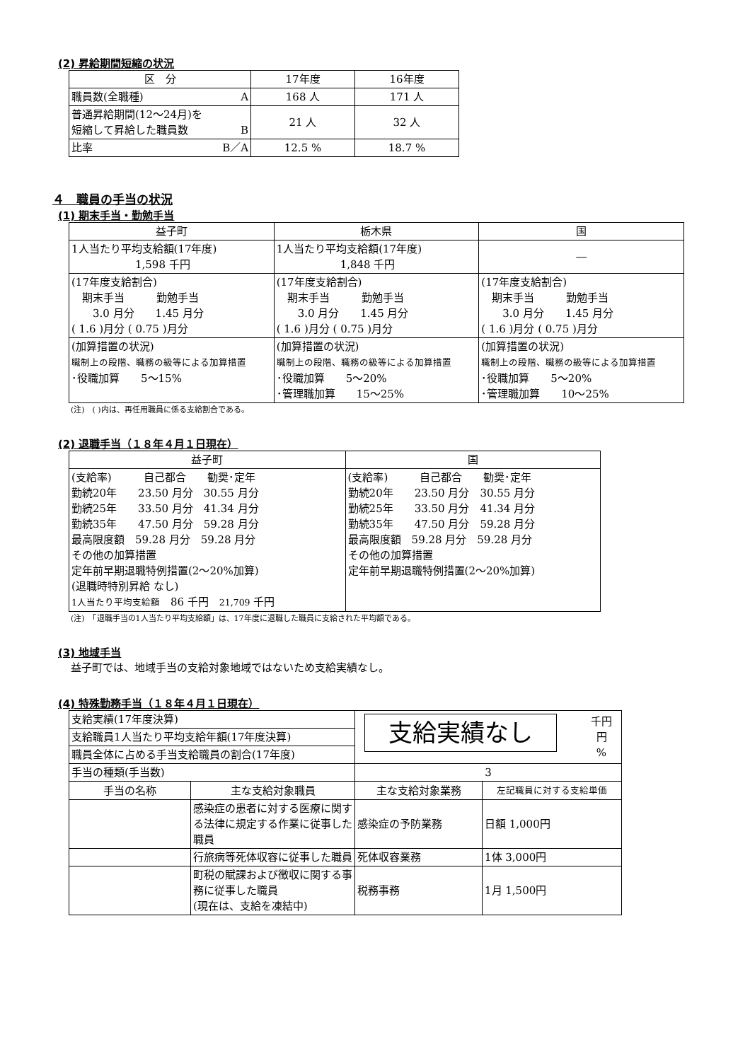(2) 昇給期間短縮の状況
| 区 分 | 17年度 | 16年度 |
| --- | --- | --- |
| 職員数(全職種) A | 168 人 | 171 人 |
| 普通昇給期間(12～24月)を 短縮して昇給した職員数 B | 21 人 | 32 人 |
| 比率 B／A | 12.5 % | 18.7 % |
４　職員の手当の状況
(1) 期末手当・勤勉手当
| 益子町 | 栃木県 | 国 |
| --- | --- | --- |
| 1人当たり平均支給額(17年度) 1,598 千円 | 1人当たり平均支給額(17年度) 1,848 千円 | ― |
| (17年度支給割合) 期末手当 勤勉手当 3.0 月分 1.45 月分 ( 1.6 )月分 ( 0.75 )月分 | (17年度支給割合) 期末手当 勤勉手当 3.0 月分 1.45 月分 ( 1.6 )月分 ( 0.75 )月分 | (17年度支給割合) 期末手当 勤勉手当 3.0 月分 1.45 月分 ( 1.6 )月分 ( 0.75 )月分 |
| (加算措置の状況) 職制上の段階、職務の級等による加算措置 ･役職加算 5～15% | (加算措置の状況) 職制上の段階、職務の級等による加算措置 ･役職加算 5～20% ･管理職加算 15～25% | (加算措置の状況) 職制上の段階、職務の級等による加算措置 ･役職加算 5～20% ･管理職加算 10～25% |
(注)　( )内は、再任用職員に係る支給割合である。
(2) 退職手当（１８年４月１日現在）
| 益子町 | 国 |
| --- | --- |
| (支給率) 自己都合 勧奨･定年 勤続20年 23.50 月分 30.55 月分 勤続25年 33.50 月分 41.34 月分 勤続35年 47.50 月分 59.28 月分 最高限度額 59.28 月分 59.28 月分 その他の加算措置 定年前早期退職特例措置(2～20%加算) (退職時特別昇給 なし) 1人当たり平均支給額 86 千円 21,709 千円 | (支給率) 自己都合 勧奨･定年 勤続20年 23.50 月分 30.55 月分 勤続25年 33.50 月分 41.34 月分 勤続35年 47.50 月分 59.28 月分 最高限度額 59.28 月分 59.28 月分 その他の加算措置 定年前早期退職特例措置(2～20%加算) |
(注)　「退職手当の1人当たり平均支給額」は、17年度に退職した職員に支給された平均額である。
(3) 地域手当
益子町では、地域手当の支給対象地域ではないため支給実績なし。
(4) 特殊勤務手当（１８年４月１日現在）
| 支給実績(17年度決算) | | 千円 円 % 支給実績なし | |
| 支給職員1人当たり平均支給年額(17年度決算) | | | |
| 職員全体に占める手当支給職員の割合(17年度) | | | |
| 手当の種類(手当数) | | 3 | |
| 手当の名称 | 主な支給対象職員 | 主な支給対象業務 | 左記職員に対する支給単価 |
| | 感染症の患者に対する医療に関する法律に規定する作業に従事した職員 | 感染症の予防業務 | 日額 1,000円 |
| | 行旅病等死体収容に従事した職員 | 死体収容業務 | 1体 3,000円 |
| | 町税の賦課および徴収に関する事務に従事した職員 (現在は、支給を凍結中) | 税務事務 | 1月 1,500円 |